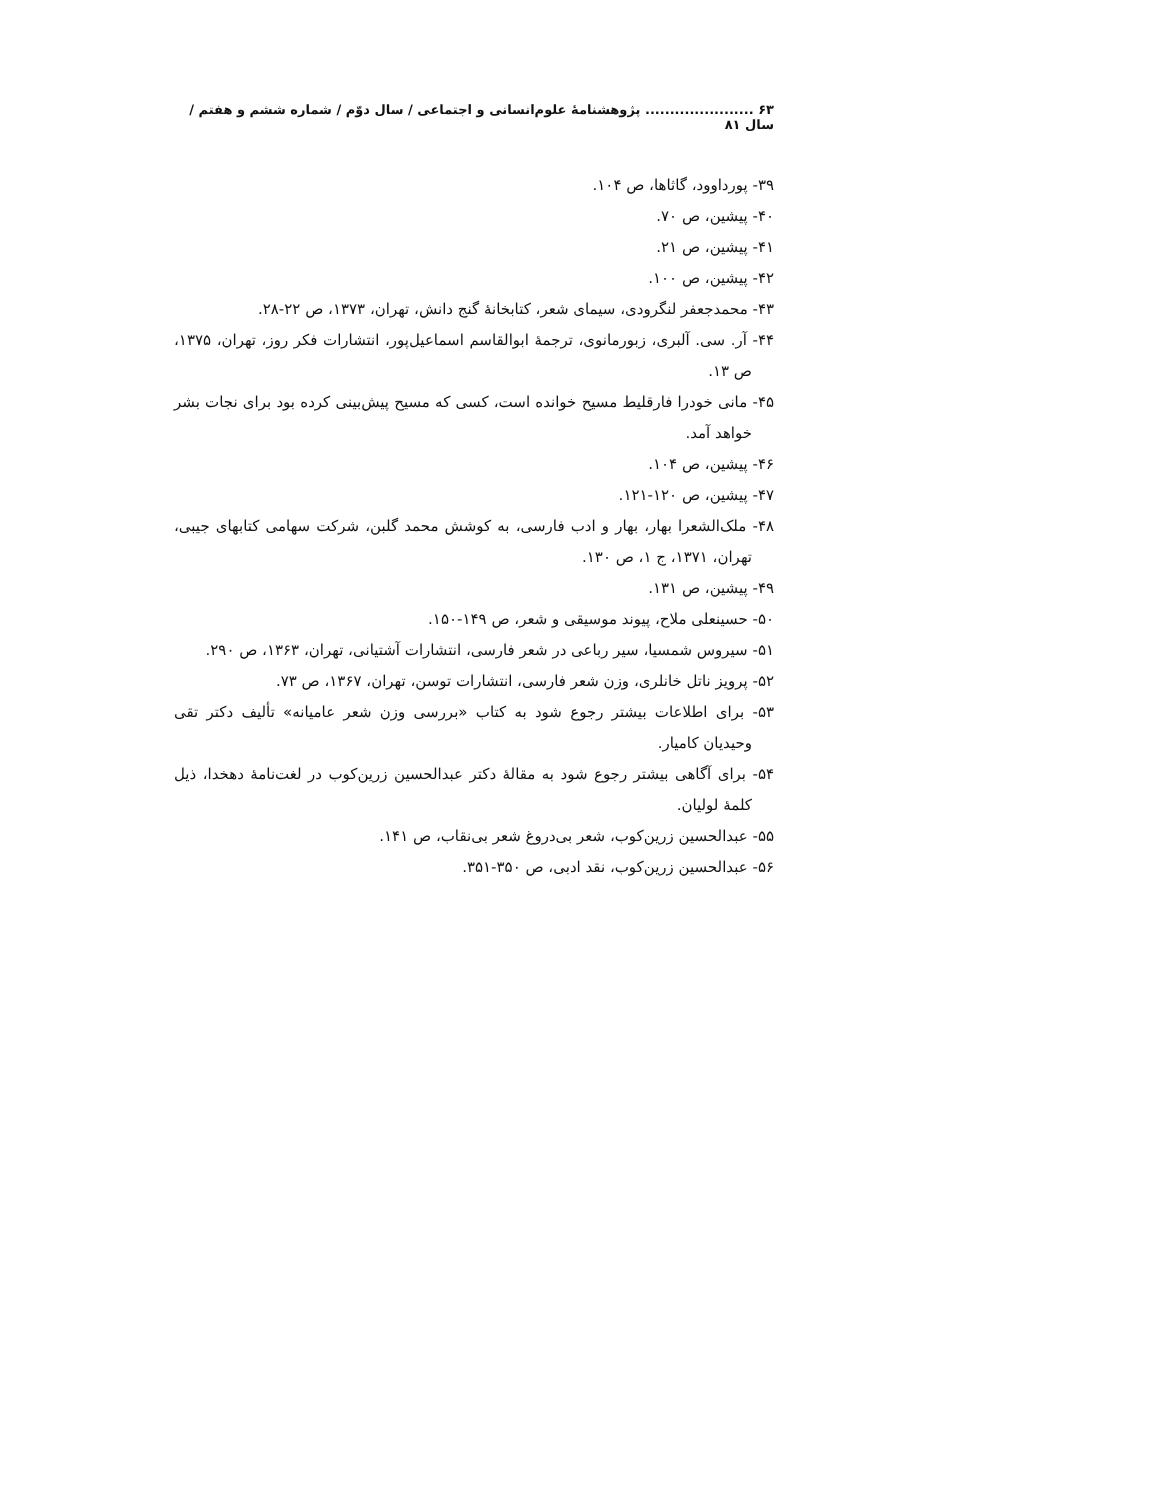۶۳ ...................... پژوهشنامهٔ علوم‌انسانی و اجتماعی / سال دوّم / شماره ششم و هفتم / سال ۸۱
۳۹- پورداوود، گاثاها، ص ۱۰۴.
۴۰- پیشین، ص ۷۰.
۴۱- پیشین، ص ۲۱.
۴۲- پیشین، ص ۱۰۰.
۴۳- محمدجعفر لنگرودی، سیمای شعر، کتابخانهٔ گنج دانش، تهران، ۱۳۷۳، ص ۲۲-۲۸.
۴۴- آر. سی. آلبری، زبورمانوی، ترجمهٔ ابوالقاسم اسماعیل‌پور، انتشارات فکر روز، تهران، ۱۳۷۵، ص ۱۳.
۴۵- مانی خودرا فارقلیط مسیح خوانده است، کسی که مسیح پیش‌بینی کرده بود برای نجات بشر خواهد آمد.
۴۶- پیشین، ص ۱۰۴.
۴۷- پیشین، ص ۱۲۰-۱۲۱.
۴۸- ملک‌الشعرا بهار، بهار و ادب فارسی، به کوشش محمد گلبن، شرکت سهامی کتابهای جیبی، تهران، ۱۳۷۱، ج ۱، ص ۱۳۰.
۴۹- پیشین، ص ۱۳۱.
۵۰- حسینعلی ملاح، پیوند موسیقی و شعر، ص ۱۴۹-۱۵۰.
۵۱- سیروس شمسیا، سیر رباعی در شعر فارسی، انتشارات آشتیانی، تهران، ۱۳۶۳، ص ۲۹۰.
۵۲- پرویز ناتل خانلری، وزن شعر فارسی، انتشارات توسن، تهران، ۱۳۶۷، ص ۷۳.
۵۳- برای اطلاعات بیشتر رجوع شود به کتاب «بررسی وزن شعر عامیانه» تألیف دکتر تقی وحیدیان کامیار.
۵۴- برای آگاهی بیشتر رجوع شود به مقالهٔ دکتر عبدالحسین زرین‌کوب در لغت‌نامهٔ دهخدا، ذیل کلمهٔ لولیان.
۵۵- عبدالحسین زرین‌کوب، شعر بی‌دروغ شعر بی‌نقاب، ص ۱۴۱.
۵۶- عبدالحسین زرین‌کوب، نقد ادبی، ص ۳۵۰-۳۵۱.